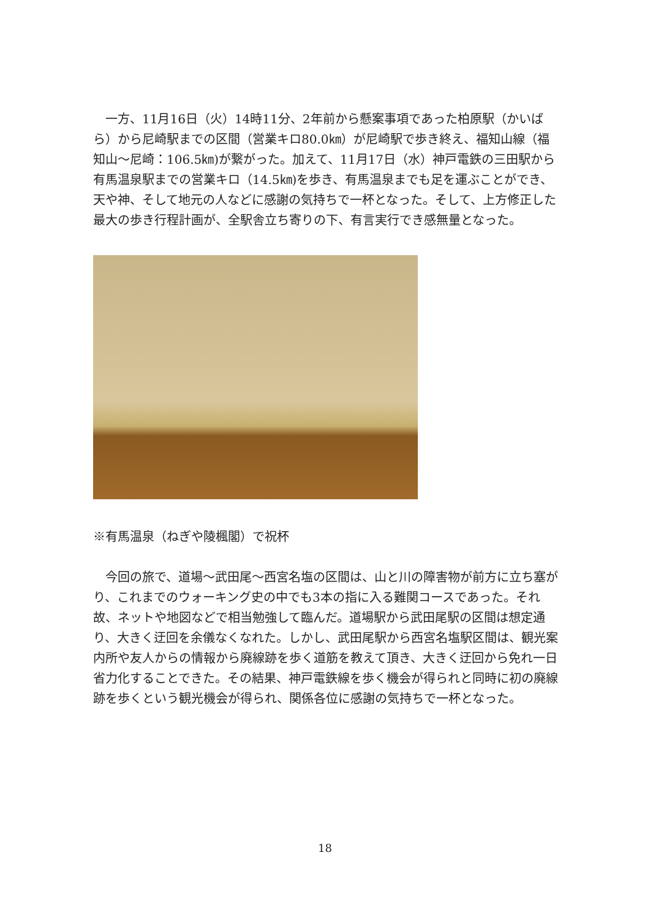一方、11月16日（火）14時11分、2年前から懸案事項であった柏原駅（かいばら）から尼崎駅までの区間（営業キロ80.0㎞）が尼崎駅で歩き終え、福知山線（福知山～尼崎：106.5㎞)が繋がった。加えて、11月17日（水）神戸電鉄の三田駅から有馬温泉駅までの営業キロ（14.5㎞)を歩き、有馬温泉までも足を運ぶことができ、天や神、そして地元の人などに感謝の気持ちで一杯となった。そして、上方修正した最大の歩き行程計画が、全駅舎立ち寄りの下、有言実行でき感無量となった。
※有馬温泉（ねぎや陵楓閣）で祝杯
　今回の旅で、道場～武田尾～西宮名塩の区間は、山と川の障害物が前方に立ち塞がり、これまでのウォーキング史の中でも3本の指に入る難関コースであった。それ故、ネットや地図などで相当勉強して臨んだ。道場駅から武田尾駅の区間は想定通り、大きく迂回を余儀なくなれた。しかし、武田尾駅から西宮名塩駅区間は、観光案内所や友人からの情報から廃線跡を歩く道筋を教えて頂き、大きく迂回から免れ一日省力化することできた。その結果、神戸電鉄線を歩く機会が得られと同時に初の廃線跡を歩くという観光機会が得られ、関係各位に感謝の気持ちで一杯となった。
18